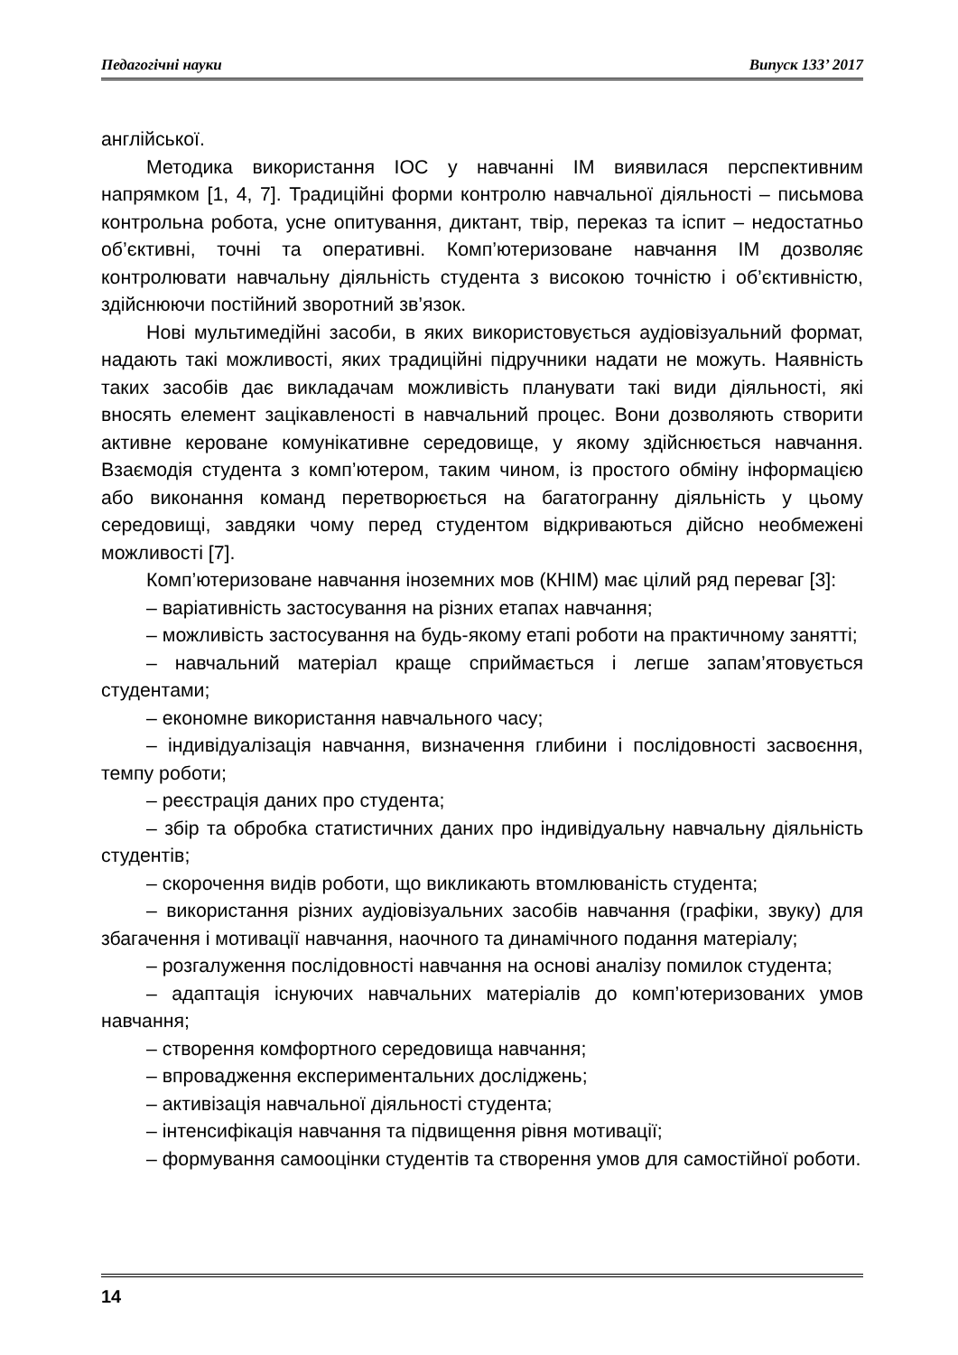Педагогічні науки Випуск 133’ 2017
англійської.
Методика використання ІОС у навчанні ІМ виявилася перспективним напрямком [1, 4, 7]. Традиційні форми контролю навчальної діяльності – письмова контрольна робота, усне опитування, диктант, твір, переказ та іспит – недостатньо об’єктивні, точні та оперативні. Комп’ютеризоване навчання ІМ дозволяє контролювати навчальну діяльність студента з високою точністю і об’єктивністю, здійснюючи постійний зворотний зв’язок.
Нові мультимедійні засоби, в яких використовується аудіовізуальний формат, надають такі можливості, яких традиційні підручники надати не можуть. Наявність таких засобів дає викладачам можливість планувати такі види діяльності, які вносять елемент зацікавленості в навчальний процес. Вони дозволяють створити активне кероване комунікативне середовище, у якому здійснюється навчання. Взаємодія студента з комп’ютером, таким чином, із простого обміну інформацією або виконання команд перетворюється на багатогранну діяльність у цьому середовищі, завдяки чому перед студентом відкриваються дійсно необмежені можливості [7].
Комп’ютеризоване навчання іноземних мов (КНІМ) має цілий ряд переваг [3]:
– варіативність застосування на різних етапах навчання;
– можливість застосування на будь-якому етапі роботи на практичному занятті;
– навчальний матеріал краще сприймається і легше запам’ятовується студентами;
– економне використання навчального часу;
– індивідуалізація навчання, визначення глибини і послідовності засвоєння, темпу роботи;
– реєстрація даних про студента;
– збір та обробка статистичних даних про індивідуальну навчальну діяльність студентів;
– скорочення видів роботи, що викликають втомлюваність студента;
– використання різних аудіовізуальних засобів навчання (графіки, звуку) для збагачення і мотивації навчання, наочного та динамічного подання матеріалу;
– розгалуження послідовності навчання на основі аналізу помилок студента;
– адаптація існуючих навчальних матеріалів до комп’ютеризованих умов навчання;
– створення комфортного середовища навчання;
– впровадження експериментальних досліджень;
– активізація навчальної діяльності студента;
– інтенсифікація навчання та підвищення рівня мотивації;
– формування самооцінки студентів та створення умов для самостійної роботи.
14